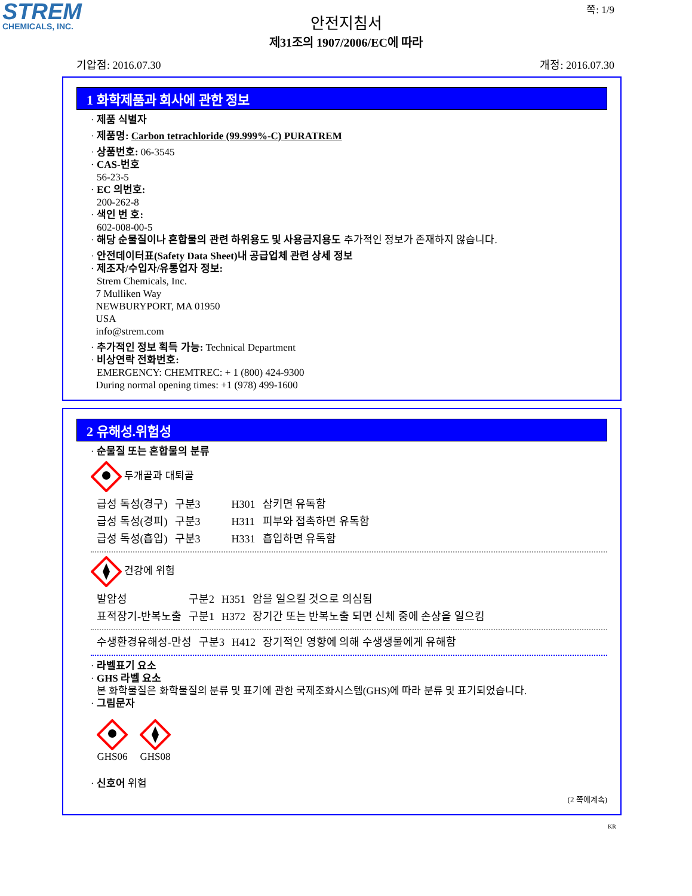STREM
CHEMICALS, INC.
쪽: 1/9
안전지침서
제31조의 1907/2006/EC에 따라
기압점: 2016.07.30 개정: 2016.07.30
1 화학제품과 회사에 관한 정보
· 제품 식별자
· 제품명: Carbon tetrachloride (99.999%-C) PURATREM
· 상품번호: 06-3545
· CAS-번호
56-23-5
· EC 의번호:
200-262-8
· 색인 번 호:
602-008-00-5
· 해당 순물질이나 혼합물의 관련 하위용도 및 사용금지용도 추가적인 정보가 존재하지 않습니다.
· 안전데이터표(Safety Data Sheet)내 공급업체 관련 상세 정보
· 제조자/수입자/유통업자 정보:
Strem Chemicals, Inc.
7 Mulliken Way
NEWBURYPORT, MA 01950
USA
info@strem.com
· 추가적인 정보 획득 가능: Technical Department
· 비상연락 전화번호:
EMERGENCY: CHEMTREC: + 1 (800) 424-9300
During normal opening times: +1 (978) 499-1600
2 유해성.위험성
· 순물질 또는 혼합물의 분류
두개골과 대퇴골
| 급성 독성(경구) | 구분3 | H301 | 삼키면 유독함 |
| 급성 독성(경피) | 구분3 | H311 | 피부와 접촉하면 유독함 |
| 급성 독성(흡입) | 구분3 | H331 | 흡입하면 유독함 |
건강에 위험
| 발암성 | 구분2 | H351 | 암을 일으킬 것으로 의심됨 |
| 표적장기-반복노출 | 구분1 | H372 | 장기간 또는 반복노출 되면 신체 중에 손상을 일으킴 |
| 수생환경유해성-만성 | 구분3 | H412 | 장기적인 영향에 의해 수생생물에게 유해함 |
· 라벨표기 요소
· GHS 라벨 요소
본 화학물질은 화학물질의 분류 및 표기에 관한 국제조화시스템(GHS)에 따라 분류 및 표기되었습니다.
· 그림문자
GHS06
GHS08
· 신호어 위험
(2 쪽에계속)
KR